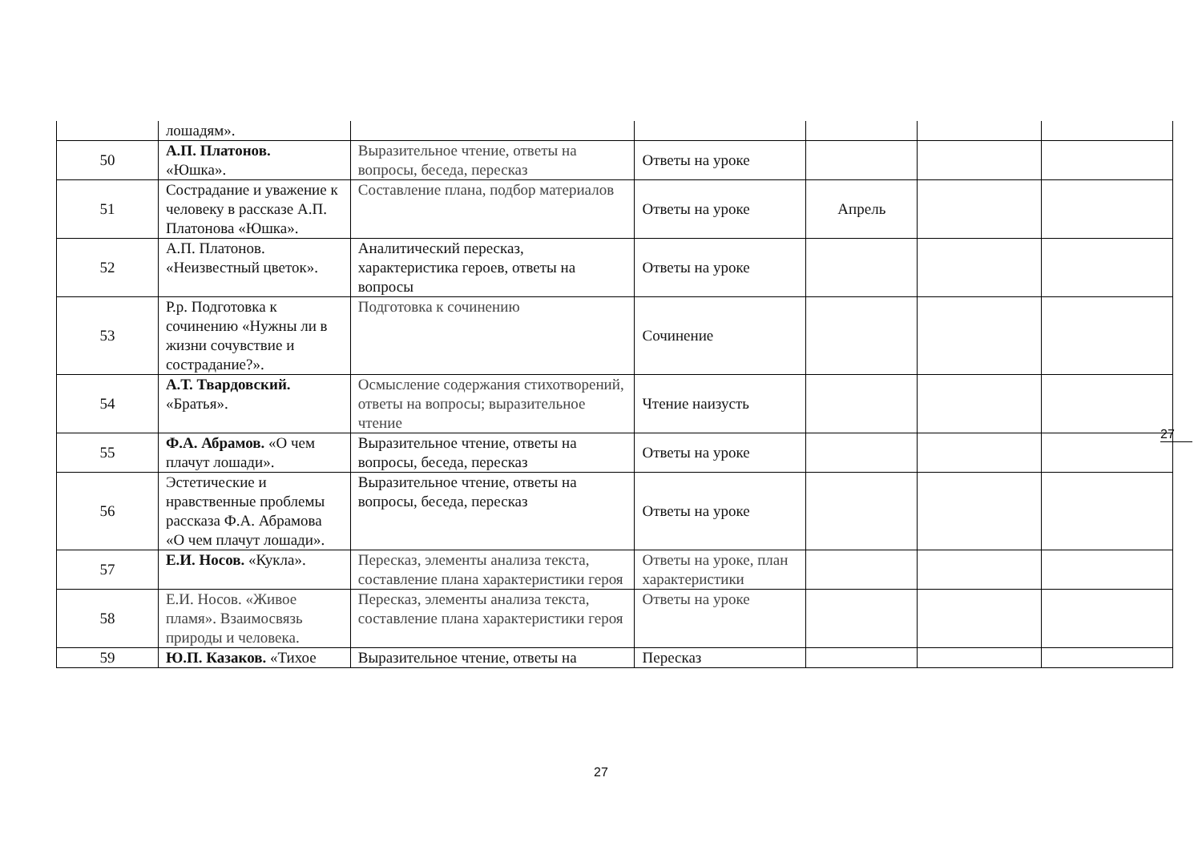| | лошадям». | | | | | |
| 50 | А.П. Платонов. «Юшка». | Выразительное чтение, ответы на вопросы, беседа, пересказ | Ответы на уроке | | | |
| 51 | Сострадание и уважение к человеку в рассказе А.П. Платонова «Юшка». | Составление плана, подбор материалов | Ответы на уроке | Апрель | | |
| 52 | А.П. Платонов. «Неизвестный цветок». | Аналитический пересказ, характеристика героев, ответы на вопросы | Ответы на уроке | | | |
| 53 | Р.р. Подготовка к сочинению «Нужны ли в жизни сочувствие и сострадание?». | Подготовка к сочинению | Сочинение | | | |
| 54 | А.Т. Твардовский. «Братья». | Осмысление содержания стихотворений, ответы на вопросы; выразительное чтение | Чтение наизусть | | | |
| 55 | Ф.А. Абрамов. «О чем плачут лошади». | Выразительное чтение, ответы на вопросы, беседа, пересказ | Ответы на уроке | | | |
| 56 | Эстетические и нравственные проблемы рассказа Ф.А. Абрамова «О чем плачут лошади». | Выразительное чтение, ответы на вопросы, беседа, пересказ | Ответы на уроке | | | |
| 57 | Е.И. Носов. «Кукла». | Пересказ, элементы анализа текста, составление плана характеристики героя | Ответы на уроке, план характеристики | | | |
| 58 | Е.И. Носов. «Живое пламя». Взаимосвязь природы и человека. | Пересказ, элементы анализа текста, составление плана характеристики героя | Ответы на уроке | | | |
| 59 | Ю.П. Казаков. «Тихое | Выразительное чтение, ответы на | Пересказ | | | |
27
27